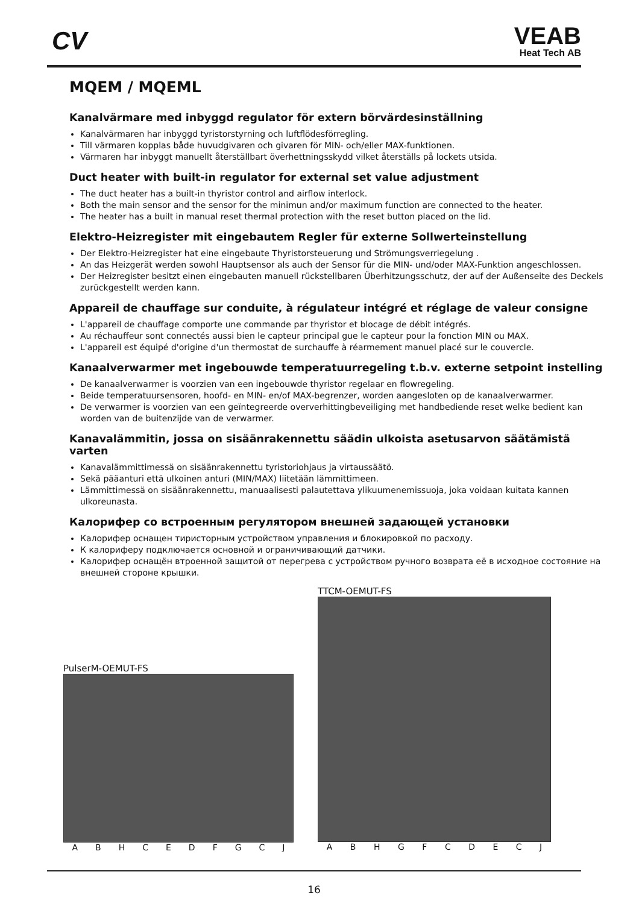CV VEAB
Heat Tech AB
MQEM / MQEML
Kanalvärmare med inbyggd regulator för extern börvärdesinställning
Kanalvärmaren har inbyggd tyristorstyrning och luftflödesförregling.
Till värmaren kopplas både huvudgivaren och givaren för MIN- och/eller MAX-funktionen.
Värmaren har inbyggt manuellt återställbart överhettningsskydd vilket återställs på lockets utsida.
Duct heater with built-in regulator for external set value adjustment
The duct heater has a built-in thyristor control and airflow interlock.
Both the main sensor and the sensor for the minimun and/or maximum function are connected to the heater.
The heater has a built in manual reset thermal protection with the reset button placed on the lid.
Elektro-Heizregister mit eingebautem Regler für externe Sollwerteinstellung
Der Elektro-Heizregister hat eine eingebaute Thyristorsteuerung und Strömungsverriegelung .
An das Heizgerät werden sowohl Hauptsensor als auch der Sensor für die MIN- und/oder MAX-Funktion angeschlossen.
Der Heizregister besitzt einen eingebauten manuell rückstellbaren Überhitzungsschutz, der auf der Außenseite des Deckels zurückgestellt werden kann.
Appareil de chauffage sur conduite, à régulateur intégré et réglage de valeur consigne
L'appareil de chauffage comporte une commande par thyristor et blocage de débit intégrés.
Au réchauffeur sont connectés aussi bien le capteur principal gue le capteur pour la fonction MIN ou MAX.
L'appareil est équipé d'origine d'un thermostat de surchauffe à réarmement manuel placé sur le couvercle.
Kanaalverwarmer met ingebouwde temperatuurregeling t.b.v. externe setpoint instelling
De kanaalverwarmer is voorzien van een ingebouwde thyristor regelaar en flowregeling.
Beide temperatuursensoren, hoofd- en MIN- en/of MAX-begrenzer, worden aangesloten op de kanaalverwarmer.
De verwarmer is voorzien van een geïntegreerde oververhittingbeveiliging met handbediende reset welke bedient kan worden van de buitenzijde van de verwarmer.
Kanavalämmitin, jossa on sisäänrakennettu säädin ulkoista asetusarvon säätämistä varten
Kanavalämmittimessä on sisäänrakennettu tyristoriohjaus ja virtaussäätö.
Sekä pääanturi että ulkoinen anturi (MIN/MAX) liitetään lämmittimeen.
Lämmittimessä on sisäänrakennettu, manuaalisesti palautettava ylikuumenemissuoja, joka voidaan kuitata kannen ulkoreunasta.
Калорифер со встроенным регулятором внешней задающей установки
Калорифер оснащен тиристорным устройством управления и блокировкой по расходу.
К калориферу подключается основной и ограничивающий датчики.
Калорифер оснащён втроенной защитой от перегрева с устройством ручного возврата её в исходное состояние на внешней стороне крышки.
PulserM-OEMUT-FS
ABHCEDFGCJ
TTCM-OEMUT-FS
ABHGFCDECJ
16